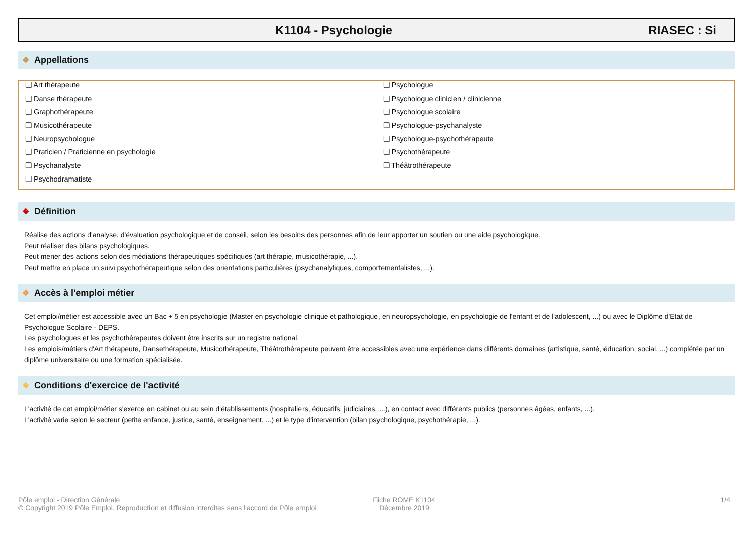K1104 - Psychologie RIASEC : Si
❖ Appellations
❏ Art thérapeute
❏ Danse thérapeute
❏ Graphothérapeute
❏ Musicothérapeute
❏ Neuropsychologue
❏ Praticien / Praticienne en psychologie
❏ Psychanalyste
❏ Psychodramatiste
❏ Psychologue
❏ Psychologue clinicien / clinicienne
❏ Psychologue scolaire
❏ Psychologue-psychanalyste
❏ Psychologue-psychothérapeute
❏ Psychothérapeute
❏ Théâtrothérapeute
❖ Définition
Réalise des actions d'analyse, d'évaluation psychologique et de conseil, selon les besoins des personnes afin de leur apporter un soutien ou une aide psychologique.
Peut réaliser des bilans psychologiques.
Peut mener des actions selon des médiations thérapeutiques spécifiques (art thérapie, musicothérapie, ...).
Peut mettre en place un suivi psychothérapeutique selon des orientations particulières (psychanalytiques, comportementalistes, ...).
❖ Accès à l'emploi métier
Cet emploi/métier est accessible avec un Bac + 5 en psychologie (Master en psychologie clinique et pathologique, en neuropsychologie, en psychologie de l'enfant et de l'adolescent, ...) ou avec le Diplôme d'Etat de Psychologue Scolaire - DEPS.
Les psychologues et les psychothérapeutes doivent être inscrits sur un registre national.
Les emplois/métiers d'Art thérapeute, Dansethérapeute, Musicothérapeute, Théâtrothérapeute peuvent être accessibles avec une expérience dans différents domaines (artistique, santé, éducation, social, ...) complétée par un diplôme universitaire ou une formation spécialisée.
❖ Conditions d'exercice de l'activité
L'activité de cet emploi/métier s'exerce en cabinet ou au sein d'établissements (hospitaliers, éducatifs, judiciaires, ...), en contact avec différents publics (personnes âgées, enfants, ...).
L'activité varie selon le secteur (petite enfance, justice, santé, enseignement, ...) et le type d'intervention (bilan psychologique, psychothérapie, ...).
Pôle emploi - Direction Générale
© Copyright 2019 Pôle Emploi. Reproduction et diffusion interdites sans l'accord de Pôle emploi
Fiche ROME K1104
Décembre 2019
1/4